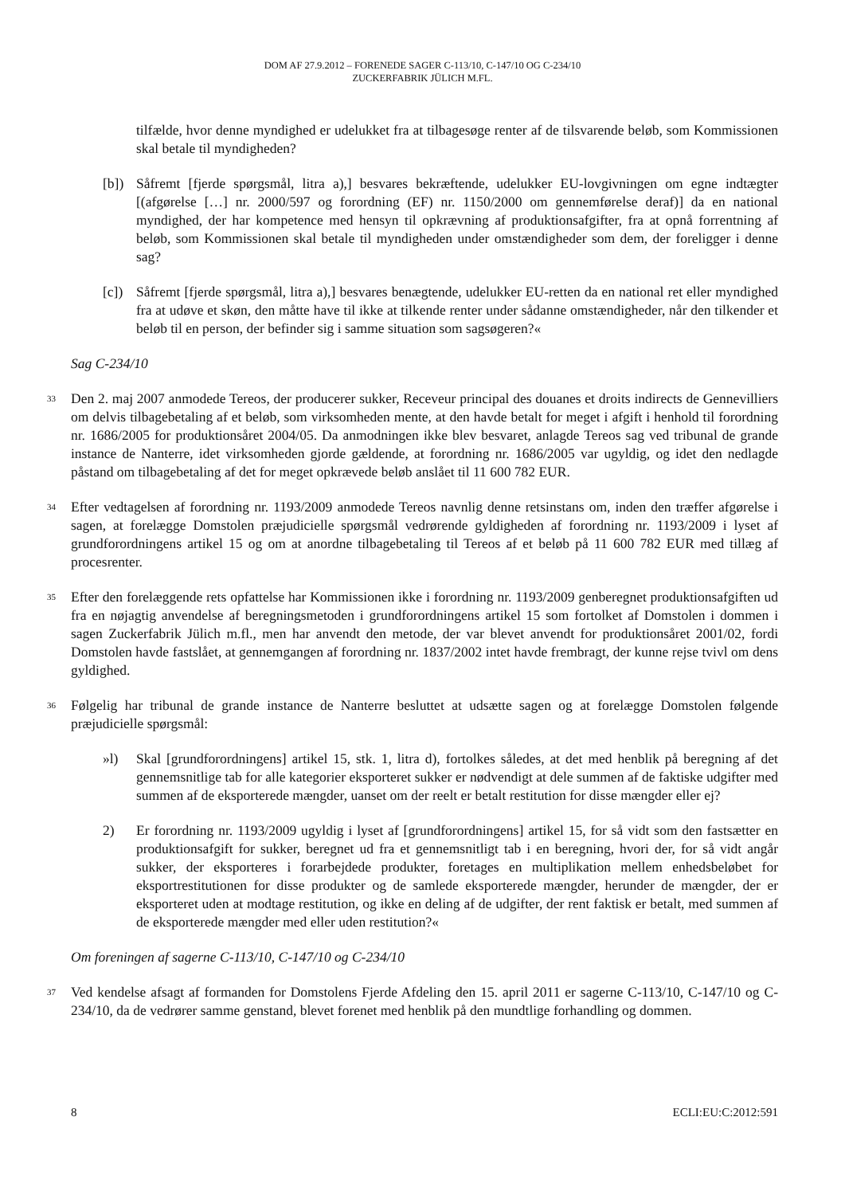DOM AF 27.9.2012 – FORENEDE SAGER C-113/10, C-147/10 OG C-234/10
ZUCKERFABRIK JÜLICH M.FL.
tilfælde, hvor denne myndighed er udelukket fra at tilbagesøge renter af de tilsvarende beløb, som Kommissionen skal betale til myndigheden?
[b]) Såfremt [fjerde spørgsmål, litra a),] besvares bekræftende, udelukker EU-lovgivningen om egne indtægter [(afgørelse […] nr. 2000/597 og forordning (EF) nr. 1150/2000 om gennemførelse deraf)] da en national myndighed, der har kompetence med hensyn til opkrævning af produktionsafgifter, fra at opnå forrentning af beløb, som Kommissionen skal betale til myndigheden under omstændigheder som dem, der foreligger i denne sag?
[c]) Såfremt [fjerde spørgsmål, litra a),] besvares benægtende, udelukker EU-retten da en national ret eller myndighed fra at udøve et skøn, den måtte have til ikke at tilkende renter under sådanne omstændigheder, når den tilkender et beløb til en person, der befinder sig i samme situation som sagsøgeren?«
Sag C-234/10
33 Den 2. maj 2007 anmodede Tereos, der producerer sukker, Receveur principal des douanes et droits indirects de Gennevilliers om delvis tilbagebetaling af et beløb, som virksomheden mente, at den havde betalt for meget i afgift i henhold til forordning nr. 1686/2005 for produktionsåret 2004/05. Da anmodningen ikke blev besvaret, anlagde Tereos sag ved tribunal de grande instance de Nanterre, idet virksomheden gjorde gældende, at forordning nr. 1686/2005 var ugyldig, og idet den nedlagde påstand om tilbagebetaling af det for meget opkrævede beløb anslået til 11 600 782 EUR.
34 Efter vedtagelsen af forordning nr. 1193/2009 anmodede Tereos navnlig denne retsinstans om, inden den træffer afgørelse i sagen, at forelægge Domstolen præjudicielle spørgsmål vedrørende gyldigheden af forordning nr. 1193/2009 i lyset af grundforordningens artikel 15 og om at anordne tilbagebetaling til Tereos af et beløb på 11 600 782 EUR med tillæg af procesrenter.
35 Efter den forelæggende rets opfattelse har Kommissionen ikke i forordning nr. 1193/2009 genberegnet produktionsafgiften ud fra en nøjagtig anvendelse af beregningsmetoden i grundforordningens artikel 15 som fortolket af Domstolen i dommen i sagen Zuckerfabrik Jülich m.fl., men har anvendt den metode, der var blevet anvendt for produktionsåret 2001/02, fordi Domstolen havde fastslået, at gennemgangen af forordning nr. 1837/2002 intet havde frembragt, der kunne rejse tvivl om dens gyldighed.
36 Følgelig har tribunal de grande instance de Nanterre besluttet at udsætte sagen og at forelægge Domstolen følgende præjudicielle spørgsmål:
»l) Skal [grundforordningens] artikel 15, stk. 1, litra d), fortolkes således, at det med henblik på beregning af det gennemsnitlige tab for alle kategorier eksporteret sukker er nødvendigt at dele summen af de faktiske udgifter med summen af de eksporterede mængder, uanset om der reelt er betalt restitution for disse mængder eller ej?
2) Er forordning nr. 1193/2009 ugyldig i lyset af [grundforordningens] artikel 15, for så vidt som den fastsætter en produktionsafgift for sukker, beregnet ud fra et gennemsnitligt tab i en beregning, hvori der, for så vidt angår sukker, der eksporteres i forarbejdede produkter, foretages en multiplikation mellem enhedsbeløbet for eksportrestitutionen for disse produkter og de samlede eksporterede mængder, herunder de mængder, der er eksporteret uden at modtage restitution, og ikke en deling af de udgifter, der rent faktisk er betalt, med summen af de eksporterede mængder med eller uden restitution?«
Om foreningen af sagerne C-113/10, C-147/10 og C-234/10
37 Ved kendelse afsagt af formanden for Domstolens Fjerde Afdeling den 15. april 2011 er sagerne C-113/10, C-147/10 og C-234/10, da de vedrører samme genstand, blevet forenet med henblik på den mundtlige forhandling og dommen.
8 ECLI:EU:C:2012:591